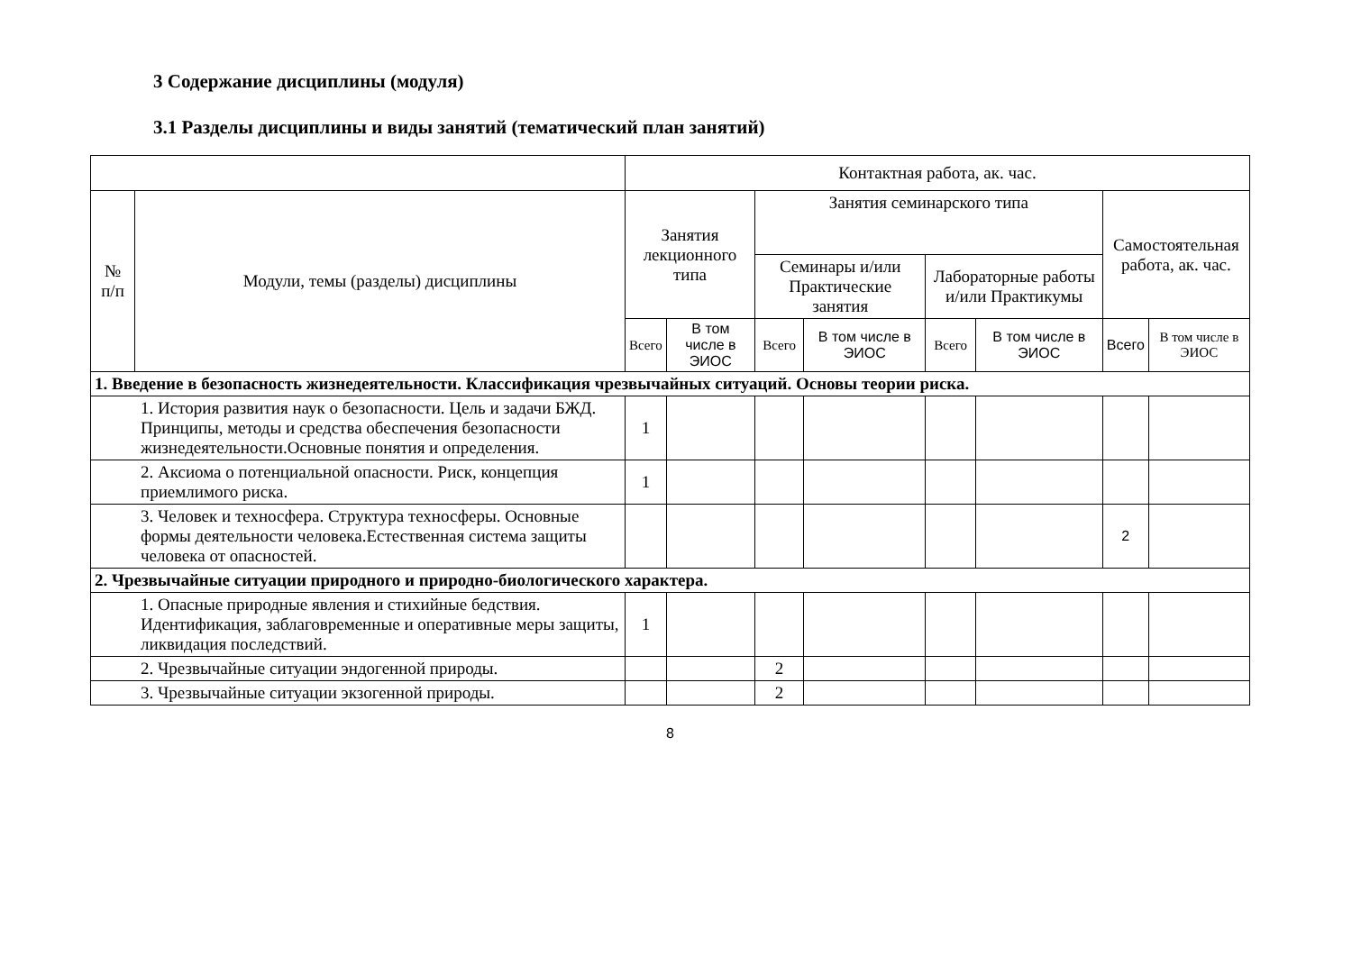3 Содержание дисциплины (модуля)
3.1 Разделы дисциплины и виды занятий (тематический план занятий)
| | | Контактная работа, ак. час. | | | | | | | |
| --- | --- | --- | --- | --- | --- | --- | --- | --- | --- |
| № п/п | Модули, темы (разделы) дисциплины | Занятия лекционного типа | | Занятия семинарского типа | | | | Самостоятельная работа, ак. час. | |
| | | | | Семинары и/или Практические занятия | | Лабораторные работы и/или Практикумы | | | |
| | | Всего | В том числе в ЭИОС | Всего | В том числе в ЭИОС | Всего | В том числе в ЭИОС | Всего | В том числе в ЭИОС |
| 1. Введение в безопасность жизнедеятельности. Классификация чрезвычайных ситуаций. Основы теории риска. | | | | | | | | | |
| 1. История развития наук о безопасности. Цель и задачи БЖД. Принципы, методы и средства обеспечения безопасности жизнедеятельности.Основные понятия и определения. | | 1 | | | | | | | |
| 2. Аксиома о потенциальной опасности. Риск, концепция приемлимого риска. | | 1 | | | | | | | |
| 3. Человек и техносфера. Структура техносферы. Основные формы деятельности человека.Естественная система защиты человека от опасностей. | | | | | | | | 2 | |
| 2. Чрезвычайные ситуации природного и природно-биологического характера. | | | | | | | | | |
| 1. Опасные природные явления и стихийные бедствия. Идентификация, заблаговременные и оперативные меры защиты, ликвидация последствий. | | 1 | | | | | | | |
| 2. Чрезвычайные ситуации эндогенной природы. | | | | 2 | | | | | |
| 3. Чрезвычайные ситуации экзогенной природы. | | | | 2 | | | | | |
8